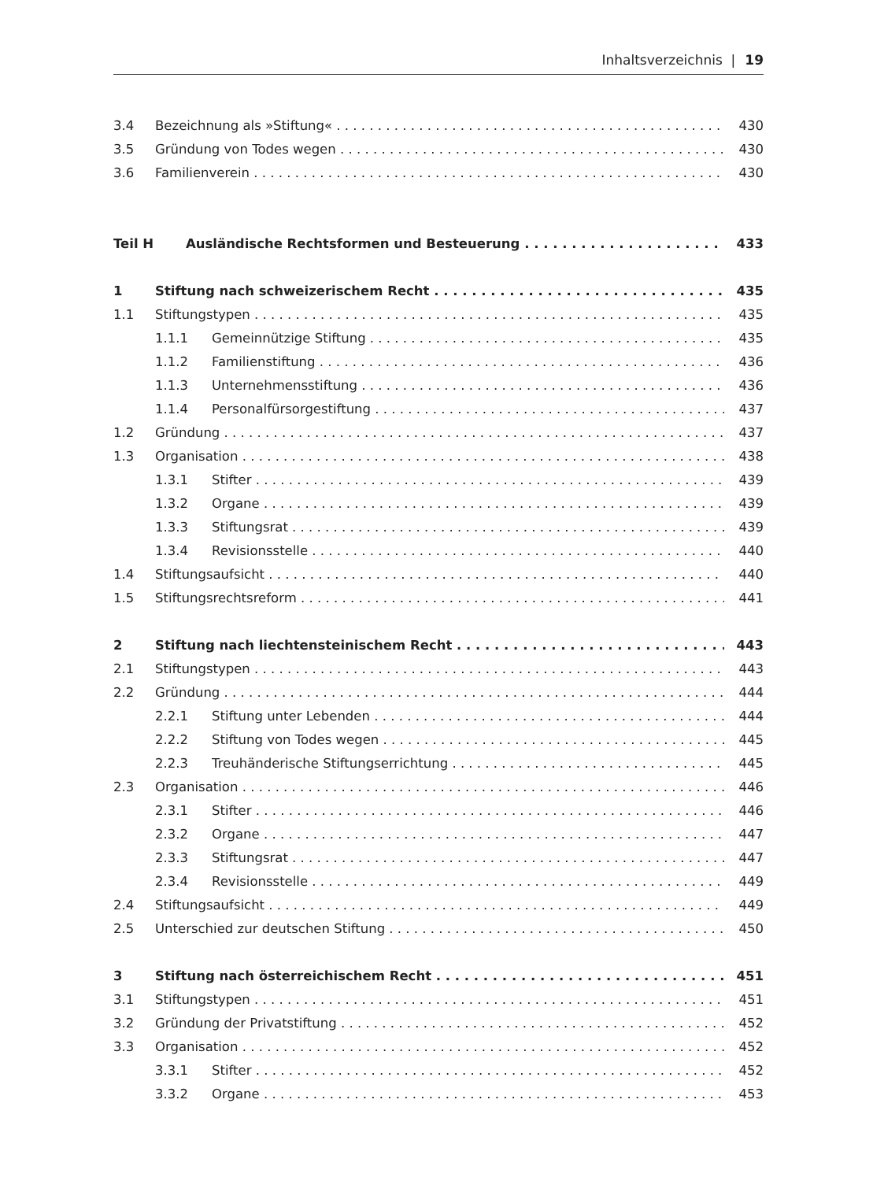Inhaltsverzeichnis | 19
3.4 Bezeichnung als »Stiftung« 430
3.5 Gründung von Todes wegen 430
3.6 Familienverein 430
Teil H Ausländische Rechtsformen und Besteuerung 433
1 Stiftung nach schweizerischem Recht 435
1.1 Stiftungstypen 435
1.1.1 Gemeinnützige Stiftung 435
1.1.2 Familienstiftung 436
1.1.3 Unternehmensstiftung 436
1.1.4 Personalfürsorgestiftung 437
1.2 Gründung 437
1.3 Organisation 438
1.3.1 Stifter 439
1.3.2 Organe 439
1.3.3 Stiftungsrat 439
1.3.4 Revisionsstelle 440
1.4 Stiftungsaufsicht 440
1.5 Stiftungsrechtsreform 441
2 Stiftung nach liechtensteinischem Recht 443
2.1 Stiftungstypen 443
2.2 Gründung 444
2.2.1 Stiftung unter Lebenden 444
2.2.2 Stiftung von Todes wegen 445
2.2.3 Treuhänderische Stiftungserrichtung 445
2.3 Organisation 446
2.3.1 Stifter 446
2.3.2 Organe 447
2.3.3 Stiftungsrat 447
2.3.4 Revisionsstelle 449
2.4 Stiftungsaufsicht 449
2.5 Unterschied zur deutschen Stiftung 450
3 Stiftung nach österreichischem Recht 451
3.1 Stiftungstypen 451
3.2 Gründung der Privatstiftung 452
3.3 Organisation 452
3.3.1 Stifter 452
3.3.2 Organe 453